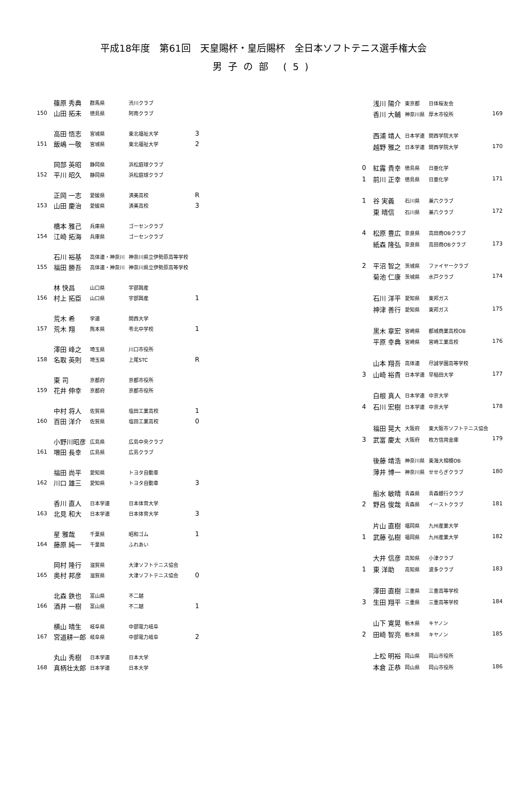平成18年度　第61回　天皇賜杯・皇后賜杯　全日本ソフトテニス選手権大会
男子の部 (5)
| 150 | 篠原 秀典 | 群馬県 | 渋川クラブ | |
| | 山田 拓未 | 徳島県 | 阿南クラブ | |
| 151 | 高田 悟志 | 宮城県 | 東北福祉大学 | 3 |
| | 飯嶋 一敬 | 宮城県 | 東北福祉大学 | 2 |
| 152 | 岡部 英昭 | 静岡県 | 浜松庭球クラブ | |
| | 平川 昭久 | 静岡県 | 浜松庭球クラブ | |
| 153 | 正岡 一志 | 愛媛県 | 済美高校 | R |
| | 山田 慶治 | 愛媛県 | 済美高校 | 3 |
| 154 | 橋本 雅己 | 兵庫県 | ゴーセンクラブ | |
| | 江崎 拓海 | 兵庫県 | ゴーセンクラブ | |
| 155 | 石川 裕基 | 高体連・神奈川 | 神奈川県立伊勢原高等学校 | |
| | 福田 勝吾 | 高体連・神奈川 | 神奈川県立伊勢原高等学校 | |
| 156 | 林 快昌 | 山口県 | 宇部興産 | |
| | 村上 拓臣 | 山口県 | 宇部興産 | 1 |
| 157 | 荒木 希 | 学連 | 関西大学 | |
| | 荒木 翔 | 熊本県 | 苓北中学校 | 1 |
| 158 | 澤田 峰之 | 埼玉県 | 川口市役所 | |
| | 名取 英則 | 埼玉県 | 上尾STC | R |
| 159 | 東 司 | 京都府 | 京都市役所 | |
| | 花井 伸幸 | 京都府 | 京都市役所 | |
| 160 | 中村 将人 | 佐賀県 | 塩田工業高校 | 1 |
| | 百田 洋介 | 佐賀県 | 塩田工業高校 | 0 |
| 161 | 小野川昭彦 | 広島県 | 広島中央クラブ | |
| | 増田 長幸 | 広島県 | 広島クラブ | |
| 162 | 福田 尚平 | 愛知県 | トヨタ自動車 | |
| | 川口 雄三 | 愛知県 | トヨタ自動車 | 3 |
| 163 | 香川 直人 | 日本学連 | 日本体育大学 | |
| | 北見 和大 | 日本学連 | 日本体育大学 | 3 |
| 164 | 星 雅哉 | 千葉県 | 昭和ゴム | 1 |
| | 藤原 純一 | 千葉県 | ふれあい | |
| 165 | 岡村 隆行 | 滋賀県 | 大津ソフトテニス協会 | |
| | 奥村 邦彦 | 滋賀県 | 大津ソフトテニス協会 | 0 |
| 166 | 北森 鉄也 | 富山県 | 不二越 | |
| | 酒井 一樹 | 富山県 | 不二越 | 1 |
| 167 | 横山 晴生 | 岐阜県 | 中部電力岐阜 | |
| | 宮道耕一郎 | 岐阜県 | 中部電力岐阜 | 2 |
| 168 | 丸山 秀樹 | 日本学連 | 日本大学 | |
| | 真柄壮太郎 | 日本学連 | 日本大学 | |
| | 浅川 陽介 | 東京都 | 日体桜友会 | 169 |
| | 香川 大輔 | 神奈川県 | 厚木市役所 | |
| | 西浦 靖人 | 日本学連 | 関西学院大学 | 170 |
| | 越野 雅之 | 日本学連 | 関西学院大学 | |
| 0 | 紅露 貴幸 | 徳島県 | 日亜化学 | 171 |
| 1 | 前川 正幸 | 徳島県 | 日亜化学 | |
| 1 | 谷 実義 | 石川県 | 兼六クラブ | 172 |
| | 東 晴信 | 石川県 | 兼六クラブ | |
| 4 | 松原 豊広 | 奈良県 | 高田商OBクラブ | 173 |
| | 紙森 隆弘 | 奈良県 | 高田商OBクラブ | |
| 2 | 平沼 智之 | 茨城県 | ファイヤークラブ | 174 |
| | 菊池 仁康 | 茨城県 | 水戸クラブ | |
| | 石川 洋平 | 愛知県 | 東邦ガス | 175 |
| | 神津 善行 | 愛知県 | 東邦ガス | |
| | 黒木 章宏 | 宮崎県 | 都城商業高校OB | 176 |
| | 平原 幸典 | 宮崎県 | 宮崎工業高校 | |
| | 山本 翔吾 | 高体連 | 尽誠学園高等学校 | 177 |
| 3 | 山崎 裕貴 | 日本学連 | 早稲田大学 | |
| | 白根 真人 | 日本学連 | 中京大学 | 178 |
| 4 | 石川 宏樹 | 日本学連 | 中京大学 | |
| | 福田 晃大 | 大阪府 | 東大阪市ソフトテニス協会 | 179 |
| 3 | 武富 慶太 | 大阪府 | 枚方信用金庫 | |
| | 後藤 靖浩 | 神奈川県 | 東海大相模OB | 180 |
| | 薄井 博一 | 神奈川県 | せせらぎクラブ | |
| | 船水 敏晴 | 青森県 | 青森銀行クラブ | 181 |
| 2 | 野呂 俊哉 | 青森県 | イーストクラブ | |
| | 片山 直樹 | 福岡県 | 九州産業大学 | 182 |
| 1 | 武藤 弘樹 | 福岡県 | 九州産業大学 | |
| | 大井 信彦 | 高知県 | 小津クラブ | 183 |
| 1 | 東 洋助 | 高知県 | 波多クラブ | |
| | 澤田 直樹 | 三重県 | 三重高等学校 | 184 |
| 3 | 生田 翔平 | 三重県 | 三重高等学校 | |
| | 山下 寛晃 | 栃木県 | キヤノン | 185 |
| 2 | 田崎 智亮 | 栃木県 | キヤノン | |
| | 上松 明裕 | 岡山県 | 岡山市役所 | 186 |
| | 本倉 正恭 | 岡山県 | 岡山市役所 | |